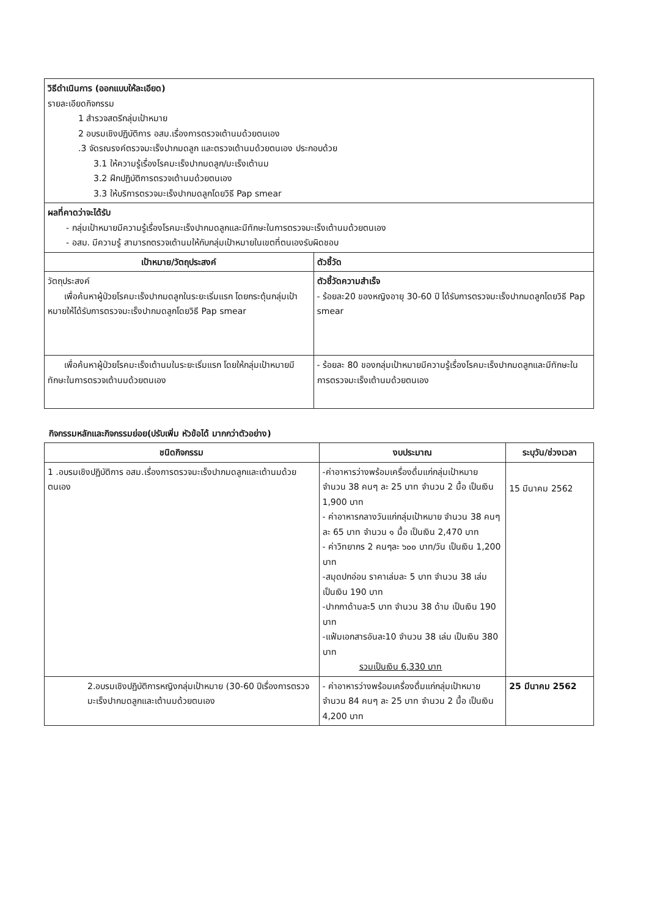| วิธีดำเนินการ (ออกแบบให้ละเอียด) รายละเอียดกิจกรรม 1 สำรวจสตรีกลุ่มเป้าหมาย 2 อบรมเชิงปฏิบัติการ อสม.เรื่องการตรวจเต้านมด้วยตนเอง .3 จัดรณรงค์ตรวจมะเร็งปากมดลูก และตรวจเต้านมด้วยตนเอง ประกอบด้วย 3.1 ให้ความรู้เรื่องโรคมะเร็งปากมดลูก/มะเร็งเต้านม 3.2 ฝึกปฏิบัติการตรวจเต้านมด้วยตนเอง 3.3 ให้บริการตรวจมะเร็งปากมดลูกโดยวิธี Pap smear | |
| ผลที่คาดว่าจะได้รับ - กลุ่มเป้าหมายมีความรู้เรื่องโรคมะเร็งปากมดลูกและมีทักษะในการตรวจมะเร็งเต้านมด้วยตนเอง - อสม. มีความรู้ สามารถตรวจเต้านมให้กับกลุ่มเป้าหมายในเขตที่ตนเองรับผิดชอบ | |
| เป้าหมาย/วัตถุประสงค์ | ตัวชี้วัด |
| วัตถุประสงค์ เพื่อค้นหาผู้ป่วยโรคมะเร็งปากมดลูกในระยะเริ่มแรก โดยกระตุ้นกลุ่มเป้าหมายให้ได้รับการตรวจมะเร็งปากมดลูกโดยวิธี Pap smear | ตัวชี้วัดความสำเร็จ - ร้อยละ20 ของหญิงอายุ 30-60 ปี ได้รับการตรวจมะเร็งปากมดลูกโดยวิธี Pap smear |
| เพื่อค้นหาผู้ป่วยโรคมะเร็งเต้านมในระยะเริ่มแรก โดยให้กลุ่มเป้าหมายมีทักษะในการตรวจเต้านมด้วยตนเอง | - ร้อยละ 80 ของกลุ่มเป้าหมายมีความรู้เรื่องโรคมะเร็งปากมดลูกและมีทักษะในการตรวจมะเร็งเต้านมด้วยตนเอง |
กิจกรรมหลักและกิจกรรมย่อย(ปรับเพิ่ม หัวข้อได้ มากกว่าตัวอย่าง)
| ชนิดกิจกรรม | งบประมาณ | ระบุวัน/ช่วงเวลา |
| --- | --- | --- |
| 1 .อบรมเชิงปฏิบัติการ อสม.เรื่องการตรวจมะเร็งปากมดลูกและเต้านมด้วยตนเอง | -ค่าอาหารว่างพร้อมเครื่องดื่มแก่กลุ่มเป้าหมาย จำนวน 38 คนๆ ละ 25 บาท จำนวน 2 มื้อ เป็นเงิน 1,900 บาท - ค่าอาหารกลางวันแก่กลุ่มเป้าหมาย จำนวน 38 คนๆ ละ 65 บาท จำนวน ๑ มื้อ เป็นเงิน 2,470 บาท - ค่าวิทยากร 2 คนๆละ ๖๐๐ บาท/วัน เป็นเงิน 1,200 บาท -สมุดปกอ่อน ราคาเล่มละ 5 บาท จำนวน 38 เล่ม เป็นเงิน 190 บาท -ปากกาด้ามละ5 บาท จำนวน 38 ด้าม เป็นเงิน 190 บาท -แฟ้มเอกสารอันละ10 จำนวน 38 เล่ม เป็นเงิน 380 บาท รวมเป็นเงิน 6,330 บาท | 15 มีนาคม 2562 |
| 2.อบรมเชิงปฏิบัติการหญิงกลุ่มเป้าหมาย (30-60 ปีเรื่องการตรวจมะเร็งปากมดลูกและเต้านมด้วยตนเอง | - ค่าอาหารว่างพร้อมเครื่องดื่มแก่กลุ่มเป้าหมาย จำนวน 84 คนๆ ละ 25 บาท จำนวน 2 มื้อ เป็นเงิน 4,200 บาท | 25 มีนาคม 2562 |